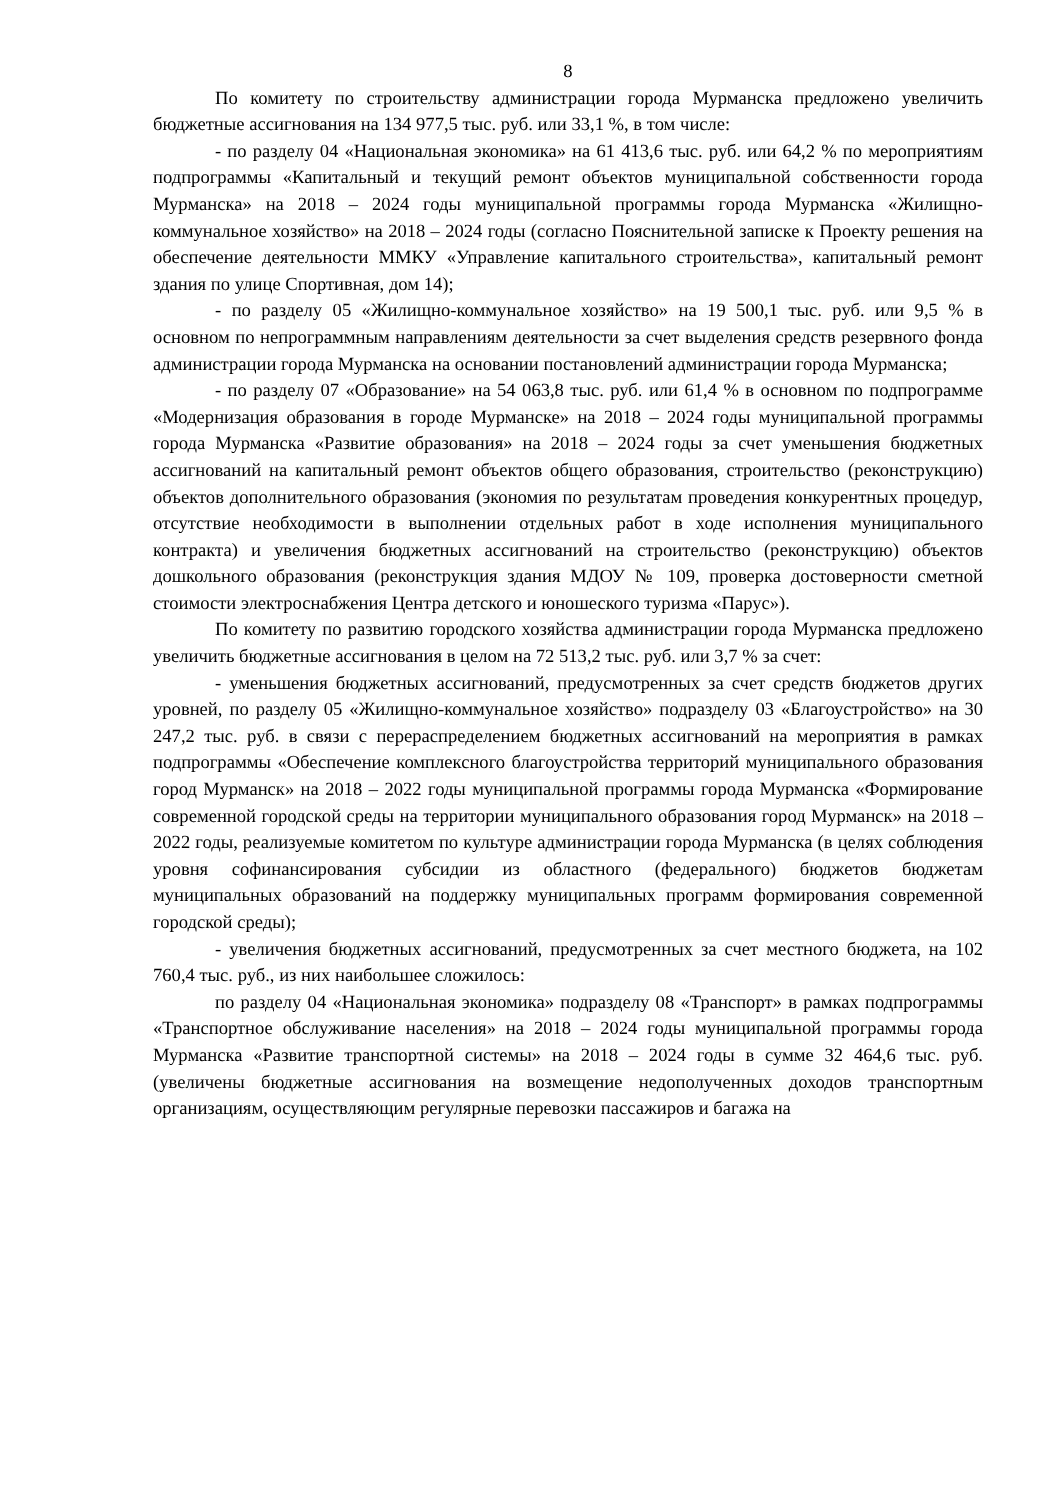8
По комитету по строительству администрации города Мурманска предложено увеличить бюджетные ассигнования на 134 977,5 тыс. руб. или 33,1 %, в том числе:
- по разделу 04 «Национальная экономика» на 61 413,6 тыс. руб. или 64,2 % по мероприятиям подпрограммы «Капитальный и текущий ремонт объектов муниципальной собственности города Мурманска» на 2018 – 2024 годы муниципальной программы города Мурманска «Жилищно-коммунальное хозяйство» на 2018 – 2024 годы (согласно Пояснительной записке к Проекту решения на обеспечение деятельности ММКУ «Управление капитального строительства», капитальный ремонт здания по улице Спортивная, дом 14);
- по разделу 05 «Жилищно-коммунальное хозяйство» на 19 500,1 тыс. руб. или 9,5 % в основном по непрограммным направлениям деятельности за счет выделения средств резервного фонда администрации города Мурманска на основании постановлений администрации города Мурманска;
- по разделу 07 «Образование» на 54 063,8 тыс. руб. или 61,4 % в основном по подпрограмме «Модернизация образования в городе Мурманске» на 2018 – 2024 годы муниципальной программы города Мурманска «Развитие образования» на 2018 – 2024 годы за счет уменьшения бюджетных ассигнований на капитальный ремонт объектов общего образования, строительство (реконструкцию) объектов дополнительного образования (экономия по результатам проведения конкурентных процедур, отсутствие необходимости в выполнении отдельных работ в ходе исполнения муниципального контракта) и увеличения бюджетных ассигнований на строительство (реконструкцию) объектов дошкольного образования (реконструкция здания МДОУ № 109, проверка достоверности сметной стоимости электроснабжения Центра детского и юношеского туризма «Парус»).
По комитету по развитию городского хозяйства администрации города Мурманска предложено увеличить бюджетные ассигнования в целом на 72 513,2 тыс. руб. или 3,7 % за счет:
- уменьшения бюджетных ассигнований, предусмотренных за счет средств бюджетов других уровней, по разделу 05 «Жилищно-коммунальное хозяйство» подразделу 03 «Благоустройство» на 30 247,2 тыс. руб. в связи с перераспределением бюджетных ассигнований на мероприятия в рамках подпрограммы «Обеспечение комплексного благоустройства территорий муниципального образования город Мурманск» на 2018 – 2022 годы муниципальной программы города Мурманска «Формирование современной городской среды на территории муниципального образования город Мурманск» на 2018 – 2022 годы, реализуемые комитетом по культуре администрации города Мурманска (в целях соблюдения уровня софинансирования субсидии из областного (федерального) бюджетов бюджетам муниципальных образований на поддержку муниципальных программ формирования современной городской среды);
- увеличения бюджетных ассигнований, предусмотренных за счет местного бюджета, на 102 760,4 тыс. руб., из них наибольшее сложилось:
по разделу 04 «Национальная экономика» подразделу 08 «Транспорт» в рамках подпрограммы «Транспортное обслуживание населения» на 2018 – 2024 годы муниципальной программы города Мурманска «Развитие транспортной системы» на 2018 – 2024 годы в сумме 32 464,6 тыс. руб. (увеличены бюджетные ассигнования на возмещение недополученных доходов транспортным организациям, осуществляющим регулярные перевозки пассажиров и багажа на